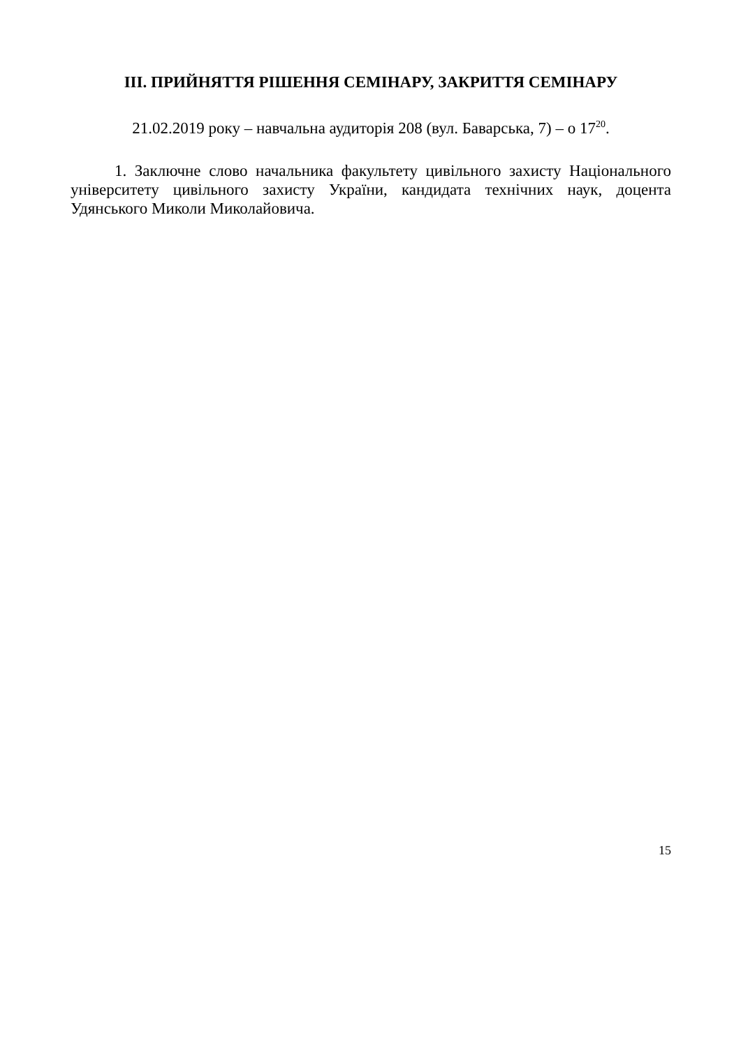ІІІ. ПРИЙНЯТТЯ РІШЕННЯ СЕМІНАРУ, ЗАКРИТТЯ СЕМІНАРУ
21.02.2019 року – навчальна аудиторія 208 (вул. Баварська, 7) – о 17<sup>20</sup>.
1. Заключне слово начальника факультету цивільного захисту Національного університету цивільного захисту України, кандидата технічних наук, доцента Удянського Миколи Миколайовича.
15